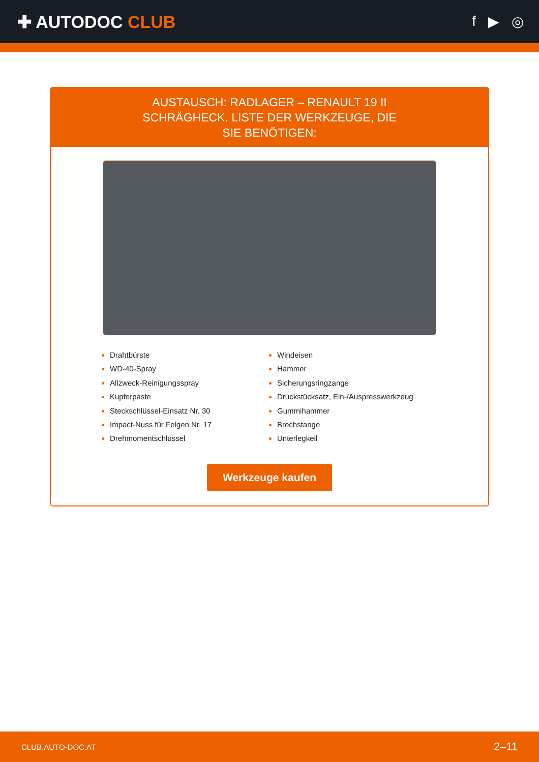✚ AUTODOC CLUB
f ▶ ◎
AUSTAUSCH: RADLAGER – RENAULT 19 II SCHRÄGHECK. LISTE DER WERKZEUGE, DIE SIE BENÖTIGEN:
Drahtbürste
WD-40-Spray
Allzweck-Reinigungsspray
Kupferpaste
Steckschlüssel-Einsatz Nr. 30
Impact-Nuss für Felgen Nr. 17
Drehmomentschlüssel
Windeisen
Hammer
Sicherungsringzange
Druckstücksatz, Ein-/Auspresswerkzeug
Gummihammer
Brechstange
Unterlegkeil
Werkzeuge kaufen
CLUB.AUTO-DOC.AT 2–11